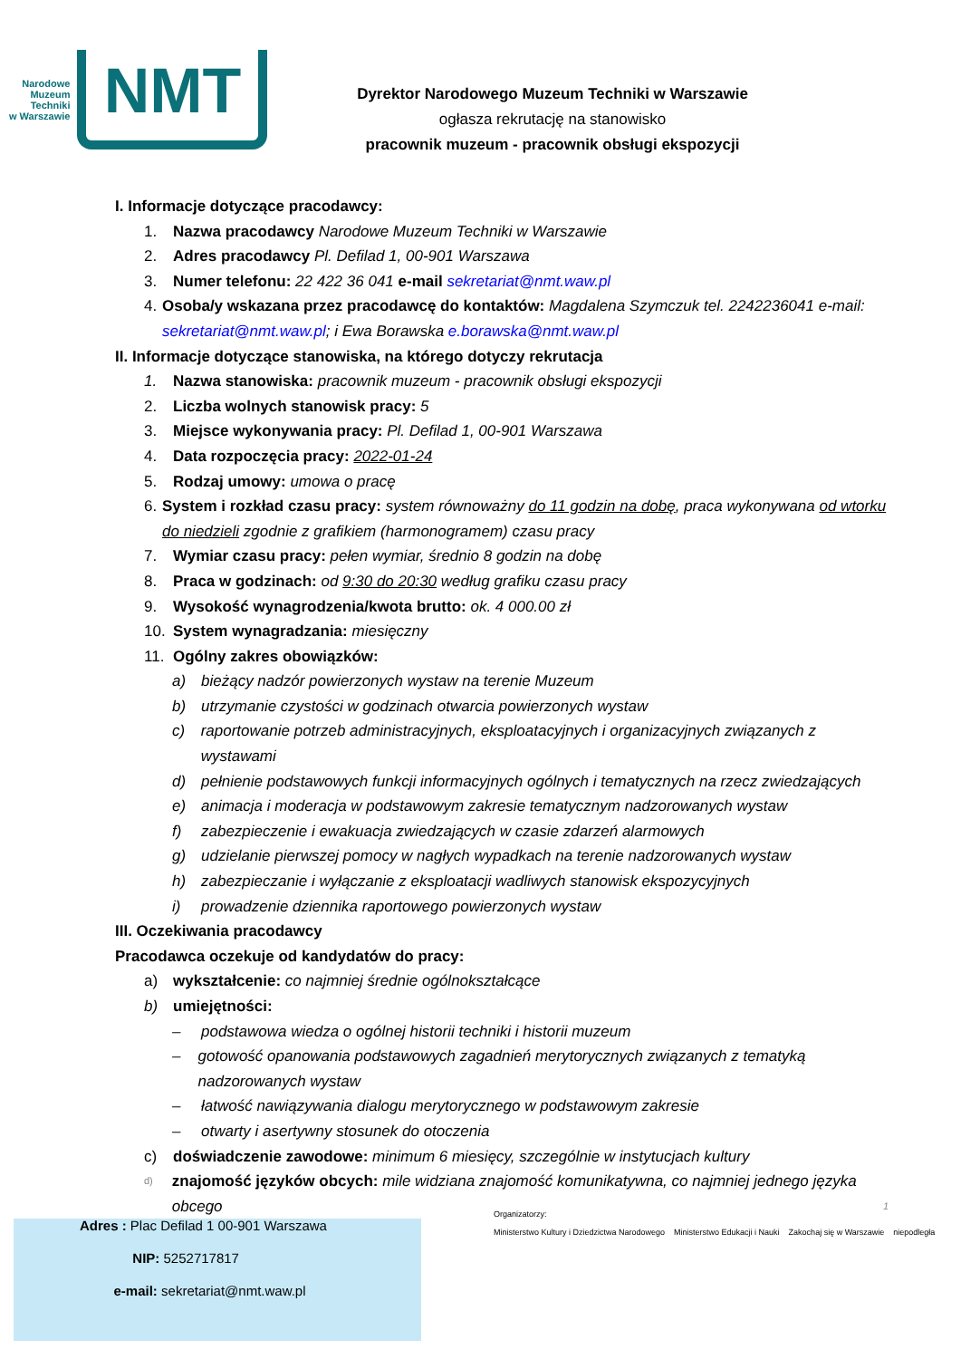Narodowe
Muzeum
Techniki
w Warszawie
NMT
Dyrektor Narodowego Muzeum Techniki w Warszawie
ogłasza rekrutację na stanowisko
pracownik muzeum - pracownik obsługi ekspozycji
I. Informacje dotyczące pracodawcy:
1. Nazwa pracodawcy Narodowe Muzeum Techniki w Warszawie
2. Adres pracodawcy Pl. Defilad 1, 00-901 Warszawa
3. Numer telefonu: 22 422 36 041 e-mail sekretariat@nmt.waw.pl
4. Osoba/y wskazana przez pracodawcę do kontaktów: Magdalena Szymczuk tel. 2242236041 e-mail: sekretariat@nmt.waw.pl; i Ewa Borawska e.borawska@nmt.waw.pl
II. Informacje dotyczące stanowiska, na którego dotyczy rekrutacja
1. Nazwa stanowiska: pracownik muzeum - pracownik obsługi ekspozycji
2. Liczba wolnych stanowisk pracy: 5
3. Miejsce wykonywania pracy: Pl. Defilad 1, 00-901 Warszawa
4. Data rozpoczęcia pracy: 2022-01-24
5. Rodzaj umowy: umowa o pracę
6. System i rozkład czasu pracy: system równoważny do 11 godzin na dobę, praca wykonywana od wtorku do niedzieli zgodnie z grafikiem (harmonogramem) czasu pracy
7. Wymiar czasu pracy: pełen wymiar, średnio 8 godzin na dobę
8. Praca w godzinach: od 9:30 do 20:30 według grafiku czasu pracy
9. Wysokość wynagrodzenia/kwota brutto: ok. 4 000.00 zł
10. System wynagradzania: miesięczny
11. Ogólny zakres obowiązków:
a) bieżący nadzór powierzonych wystaw na terenie Muzeum
b) utrzymanie czystości w godzinach otwarcia powierzonych wystaw
c) raportowanie potrzeb administracyjnych, eksploatacyjnych i organizacyjnych związanych z wystawami
d) pełnienie podstawowych funkcji informacyjnych ogólnych i tematycznych na rzecz zwiedzających
e) animacja i moderacja w podstawowym zakresie tematycznym nadzorowanych wystaw
f) zabezpieczenie i ewakuacja zwiedzających w czasie zdarzeń alarmowych
g) udzielanie pierwszej pomocy w nagłych wypadkach na terenie nadzorowanych wystaw
h) zabezpieczanie i wyłączanie z eksploatacji wadliwych stanowisk ekspozycyjnych
i) prowadzenie dziennika raportowego powierzonych wystaw
III. Oczekiwania pracodawcy
Pracodawca oczekuje od kandydatów do pracy:
a) wykształcenie: co najmniej średnie ogólnokształcące
b) umiejętności:
– podstawowa wiedza o ogólnej historii techniki i historii muzeum
– gotowość opanowania podstawowych zagadnień merytorycznych związanych z tematyką nadzorowanych wystaw
– łatwość nawiązywania dialogu merytorycznego w podstawowym zakresie
– otwarty i asertywny stosunek do otoczenia
c) doświadczenie zawodowe: minimum 6 miesięcy, szczególnie w instytucjach kultury
d) znajomość języków obcych: mile widziana znajomość komunikatywna, co najmniej jednego języka obcego 1
Adres : Plac Defilad 1 00-901 Warszawa
NIP: 5252717817
e-mail: sekretariat@nmt.waw.pl
Organizatorzy:
Ministerstwo Kultury i Dziedzictwa Narodowego Ministerstwo Edukacji i Nauki Zakochaj się w Warszawie niepodległa